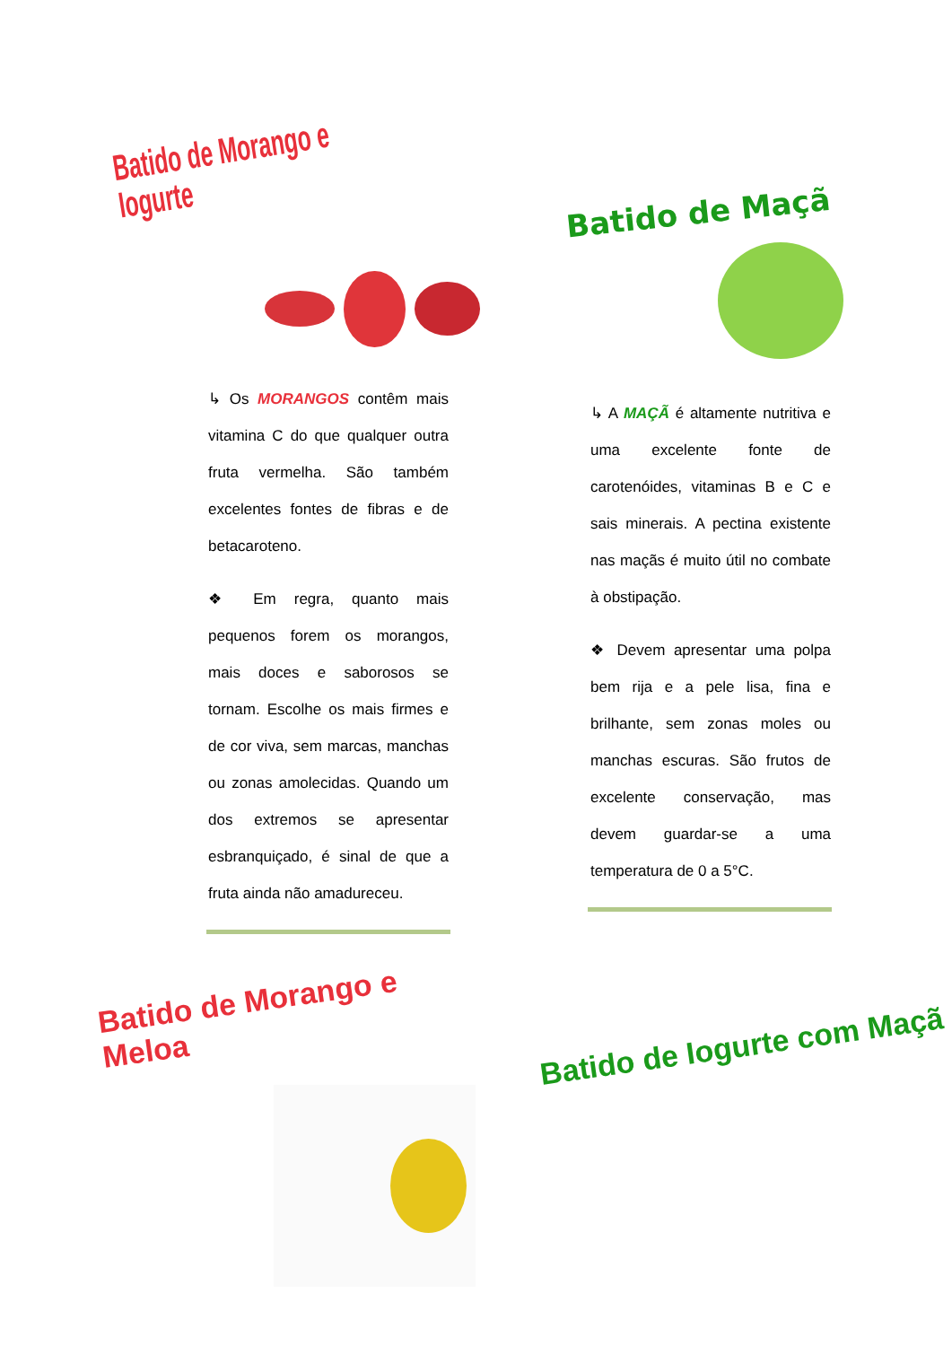Batido de Morango e Iogurte
↳ Os MORANGOS contêm mais vitamina C do que qualquer outra fruta vermelha. São também excelentes fontes de fibras e de betacaroteno.
❖ Em regra, quanto mais pequenos forem os morangos, mais doces e saborosos se tornam. Escolhe os mais firmes e de cor viva, sem marcas, manchas ou zonas amolecidas. Quando um dos extremos se apresentar esbranquiçado, é sinal de que a fruta ainda não amadureceu.
Batido de Morango e Meloa
Batido de Maçã
↳ A MAÇÃ é altamente nutritiva e uma excelente fonte de carotenóides, vitaminas B e C e sais minerais. A pectina existente nas maçãs é muito útil no combate à obstipação.
❖ Devem apresentar uma polpa bem rija e a pele lisa, fina e brilhante, sem zonas moles ou manchas escuras. São frutos de excelente conservação, mas devem guardar-se a uma temperatura de 0 a 5°C.
Batido de Iogurte com Maçã